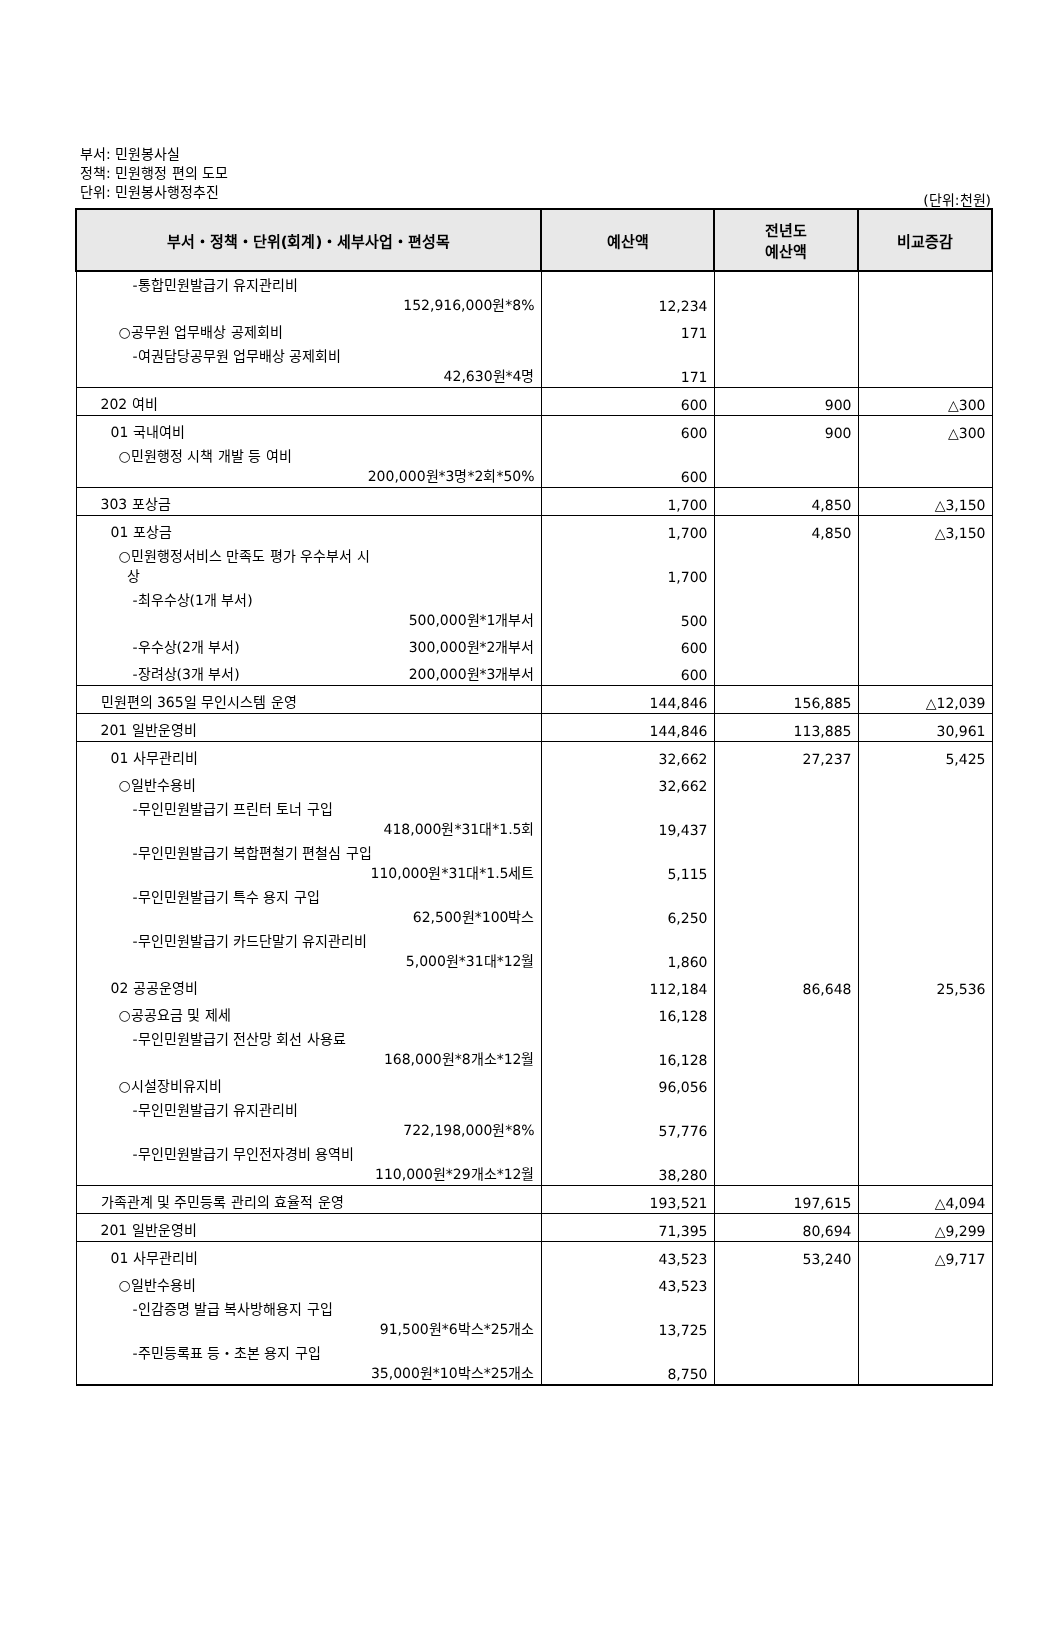부서: 민원봉사실
정책: 민원행정 편의 도모
단위: 민원봉사행정추진
(단위:천원)
| 부서・정책・단위(회계)・세부사업・편성목 | 예산액 | 전년도 예산액 | 비교증감 |
| --- | --- | --- | --- |
| -통합민원발급기 유지관리비 152,916,000원*8% | 12,234 | | |
| ○공무원 업무배상 공제회비 | 171 | | |
| -여권담당공무원 업무배상 공제회비 42,630원*4명 | 171 | | |
| 202 여비 | 600 | 900 | △300 |
| 01 국내여비 | 600 | 900 | △300 |
| ○민원행정 시책 개발 등 여비 200,000원*3명*2회*50% | 600 | | |
| 303 포상금 | 1,700 | 4,850 | △3,150 |
| 01 포상금 | 1,700 | 4,850 | △3,150 |
| ○민원행정서비스 만족도 평가 우수부서 시 상 | 1,700 | | |
| -최우수상(1개 부서) 500,000원*1개부서 | 500 | | |
| -우수상(2개 부서) 300,000원*2개부서 | 600 | | |
| -장려상(3개 부서) 200,000원*3개부서 | 600 | | |
| 민원편의 365일 무인시스템 운영 | 144,846 | 156,885 | △12,039 |
| 201 일반운영비 | 144,846 | 113,885 | 30,961 |
| 01 사무관리비 | 32,662 | 27,237 | 5,425 |
| ○일반수용비 | 32,662 | | |
| -무인민원발급기 프린터 토너 구입 418,000원*31대*1.5회 | 19,437 | | |
| -무인민원발급기 복합편철기 편철심 구입 110,000원*31대*1.5세트 | 5,115 | | |
| -무인민원발급기 특수 용지 구입 62,500원*100박스 | 6,250 | | |
| -무인민원발급기 카드단말기 유지관리비 5,000원*31대*12월 | 1,860 | | |
| 02 공공운영비 | 112,184 | 86,648 | 25,536 |
| ○공공요금 및 제세 | 16,128 | | |
| -무인민원발급기 전산망 회선 사용료 168,000원*8개소*12월 | 16,128 | | |
| ○시설장비유지비 | 96,056 | | |
| -무인민원발급기 유지관리비 722,198,000원*8% | 57,776 | | |
| -무인민원발급기 무인전자경비 용역비 110,000원*29개소*12월 | 38,280 | | |
| 가족관계 및 주민등록 관리의 효율적 운영 | 193,521 | 197,615 | △4,094 |
| 201 일반운영비 | 71,395 | 80,694 | △9,299 |
| 01 사무관리비 | 43,523 | 53,240 | △9,717 |
| ○일반수용비 | 43,523 | | |
| -인감증명 발급 복사방해용지 구입 91,500원*6박스*25개소 | 13,725 | | |
| -주민등록표 등・초본 용지 구입 35,000원*10박스*25개소 | 8,750 | | |